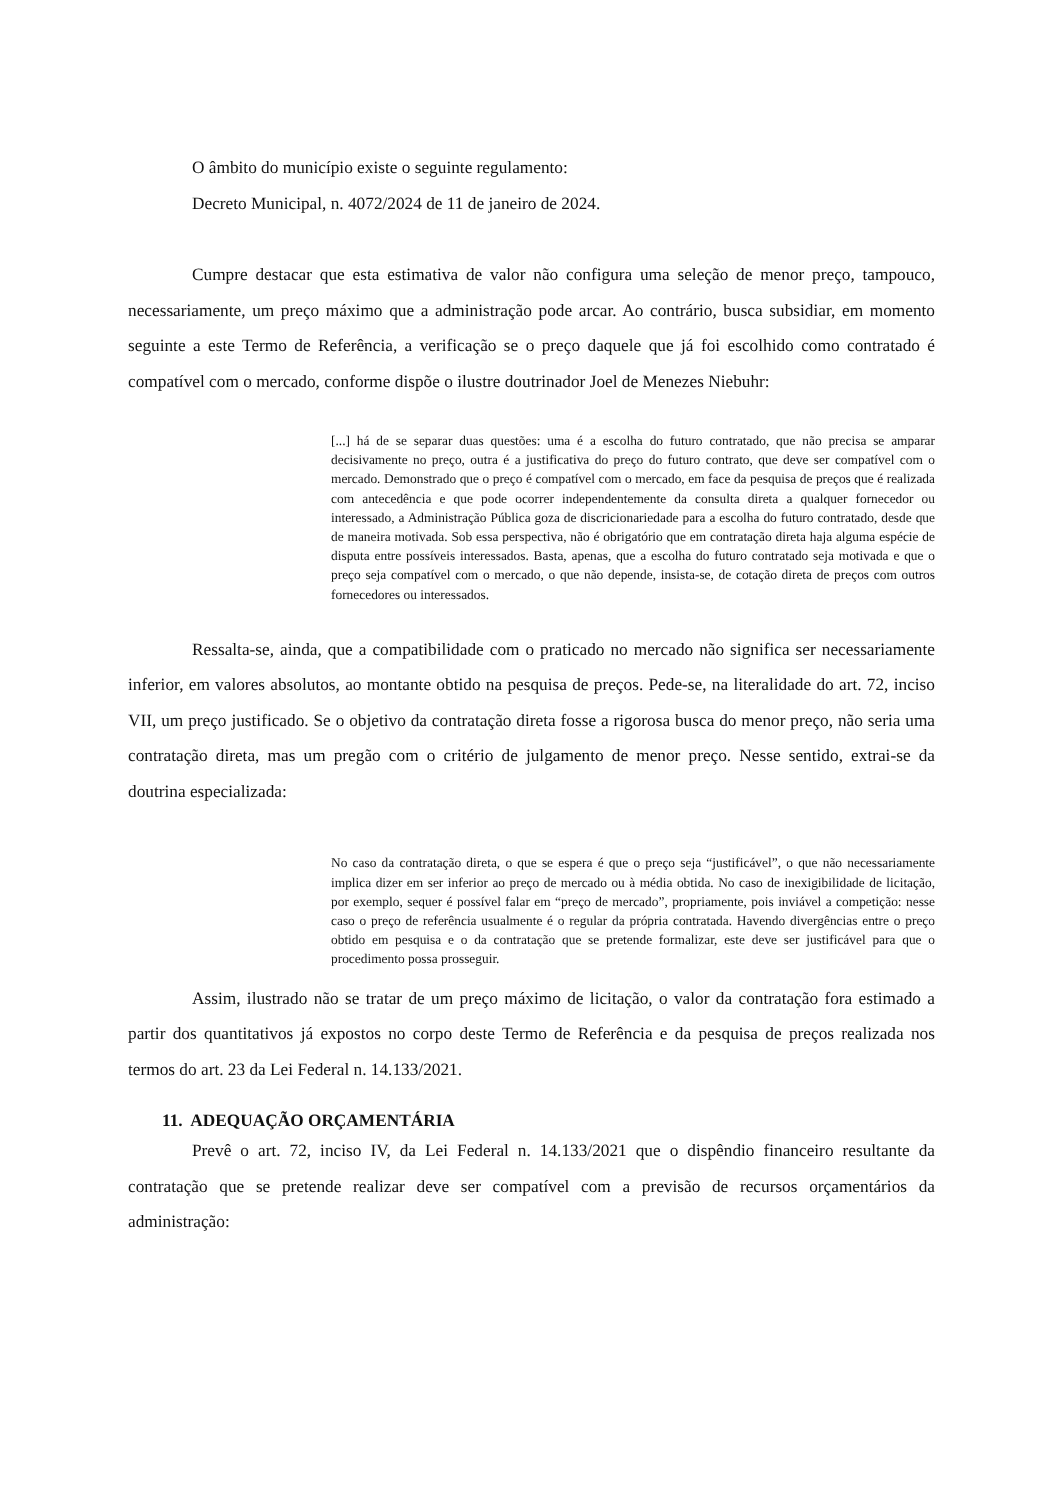O âmbito do município existe o seguinte regulamento:
Decreto Municipal, n. 4072/2024 de 11 de janeiro de 2024.
Cumpre destacar que esta estimativa de valor não configura uma seleção de menor preço, tampouco, necessariamente, um preço máximo que a administração pode arcar. Ao contrário, busca subsidiar, em momento seguinte a este Termo de Referência, a verificação se o preço daquele que já foi escolhido como contratado é compatível com o mercado, conforme dispõe o ilustre doutrinador Joel de Menezes Niebuhr:
[...] há de se separar duas questões: uma é a escolha do futuro contratado, que não precisa se amparar decisivamente no preço, outra é a justificativa do preço do futuro contrato, que deve ser compatível com o mercado. Demonstrado que o preço é compatível com o mercado, em face da pesquisa de preços que é realizada com antecedência e que pode ocorrer independentemente da consulta direta a qualquer fornecedor ou interessado, a Administração Pública goza de discricionariedade para a escolha do futuro contratado, desde que de maneira motivada. Sob essa perspectiva, não é obrigatório que em contratação direta haja alguma espécie de disputa entre possíveis interessados. Basta, apenas, que a escolha do futuro contratado seja motivada e que o preço seja compatível com o mercado, o que não depende, insista-se, de cotação direta de preços com outros fornecedores ou interessados.
Ressalta-se, ainda, que a compatibilidade com o praticado no mercado não significa ser necessariamente inferior, em valores absolutos, ao montante obtido na pesquisa de preços. Pede-se, na literalidade do art. 72, inciso VII, um preço justificado. Se o objetivo da contratação direta fosse a rigorosa busca do menor preço, não seria uma contratação direta, mas um pregão com o critério de julgamento de menor preço. Nesse sentido, extrai-se da doutrina especializada:
No caso da contratação direta, o que se espera é que o preço seja “justificável”, o que não necessariamente implica dizer em ser inferior ao preço de mercado ou à média obtida. No caso de inexigibilidade de licitação, por exemplo, sequer é possível falar em “preço de mercado”, propriamente, pois inviável a competição: nesse caso o preço de referência usualmente é o regular da própria contratada. Havendo divergências entre o preço obtido em pesquisa e o da contratação que se pretende formalizar, este deve ser justificável para que o procedimento possa prosseguir.
Assim, ilustrado não se tratar de um preço máximo de licitação, o valor da contratação fora estimado a partir dos quantitativos já expostos no corpo deste Termo de Referência e da pesquisa de preços realizada nos termos do art. 23 da Lei Federal n. 14.133/2021.
11. ADEQUAÇÃO ORÇAMENTÁRIA
Prevê o art. 72, inciso IV, da Lei Federal n. 14.133/2021 que o dispêndio financeiro resultante da contratação que se pretende realizar deve ser compatível com a previsão de recursos orçamentários da administração: